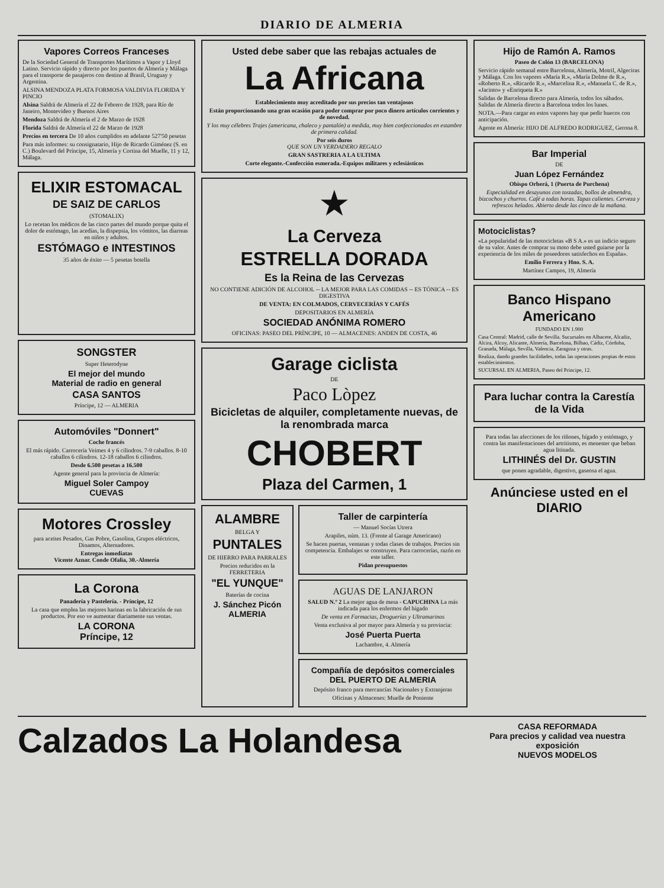DIARIO DE ALMERIA
Vapores Correos Franceses
De la Sociedad General de Transportes Marítimos a Vapor y Lloyd Latino. Servicio rápido y directo por los puertos de Almería y Málaga para el transporte de pasajeros con destino al Brasil, Uruguay y Argentina.
ALSINA MENDOZA PLATA FORMOSA VALDIVIA FLORIDA Y PINCIO
Alsina Saldrá de Almería el 22 de Febrero de 1928, para Río de Janeiro, Montevideo y Buenos Aires
Mendoza Saldrá de Almería el 2 de Marzo de 1928
Florida Saldrá de Almería el 22 de Marzo de 1928
Precios en tercera De 10 años cumplidos en adelante 527'50 pesetas
Para más informes: su consignatario, Hijo de Ricardo Giménez (S. en C.) Boulevard del Príncipe, 15, Almería y Cortina del Muelle, 11 y 12, Málaga.
ELIXIR ESTOMACAL
DE SAIZ DE CARLOS
(STOMALIX)
Lo recetan los médicos de las cinco partes del mundo porque quita el dolor de estómago, las acedías, la dispepsia, los vómitos, las diarreas en niños y adultos.
ESTÓMAGO e INTESTINOS
35 años de éxito — 5 pesetas botella
SONGSTER
Super Heterodyne
El mejor del mundo
Material de radio en general
CASA SANTOS
Príncipe, 12 — ALMERIA
Automóviles "Donnert"
Coche francés
El más rápido. Carrocería Veimes 4 y 6 cilindros. 7-9 caballos. 8-10 caballos 6 cilindros. 12-18 caballos 6 cilindros.
Desde 6.500 pesetas a 16.500
Agente general para la provincia de Almería:
Miguel Soler Campoy
CUEVAS
Motores Crossley
para aceites Pesados, Gas Pobre, Gasolina, Grupos eléctricos, Dinamos, Alternadores.
Entregas inmediatas
Vicente Aznar. Conde Ofalia, 30.-Almería
La Corona
Panadería y Pastelería. - Príncipe, 12
La casa que emplea las mejores harinas en la fabricación de sus productos. Por eso ve aumentar diariamente sus ventas.
LA CORONA
Príncipe, 12
Usted debe saber que las rebajas actuales de
La Africana
Establecimiento muy acreditado por sus precios tan ventajosos
Están proporcionando una gran ocasión para poder comprar por poco dinero artículos corrientes y de novedad.
Y los muy célebres Trajes (americana, chaleco y pantalón) a medida, muy bien confeccionados en estambre de primera calidad.
Por seis duros
QUE SON UN VERDADERO REGALO
GRAN SASTRERIA A LA ULTIMA
Corte elegante.-Confección esmerada.-Equipos militares y eclesiásticos
★
La Cerveza
ESTRELLA DORADA
Es la Reina de las Cervezas
NO CONTIENE ADICIÓN DE ALCOHOL -- LA MEJOR PARA LAS COMIDAS -- ES TÓNICA -- ES DIGESTIVA
DE VENTA: EN COLMADOS, CERVECERÍAS Y CAFÉS
DEPOSITARIOS EN ALMERÍA
SOCIEDAD ANÓNIMA ROMERO
OFICINAS: PASEO DEL PRÍNCIPE, 10 — ALMACENES: ANDEN DE COSTA, 46
Garage ciclista
DE
Paco Lòpez
Bicicletas de alquiler, completamente nuevas, de la renombrada marca
CHOBERT
Plaza del Carmen, 1
ALAMBRE
BELGA Y
PUNTALES
DE HIERRO PARA PARRALES
Precios reducidos en la FERRETERIA
"EL YUNQUE"
Baterías de cocina
J. Sánchez Picón
ALMERIA
Taller de carpintería
— Manuel Socías Utrera
Arapiles, núm. 13. (Frente al Garage Americano)
Se hacen puertas, ventanas y todas clases de trabajos. Precios sin competencia. Embalajes se construyen. Para carrocerías, razón en este taller.
Pidan presupuestos
AGUAS DE LANJARON
SALUD N.º 2 La mejor agua de mesa - CAPUCHINA La más indicada para los enfermos del hígado
De venta en Farmacias, Droguerías y Ultramarinos
Venta exclusiva al por mayor para Almería y su provincia:
José Puerta Puerta
Lachambre, 4. Almería
Compañía de depósitos comerciales
DEL PUERTO DE ALMERIA
Depósito franco para mercancías Nacionales y Extranjeras
Oficinas y Almacenes: Muelle de Poniente
Hijo de Ramón A. Ramos
Paseo de Colón 13 (BARCELONA)
Servicio rápido semanal entre Barcelona, Almería, Motril, Algeciras y Málaga. Con los vapores «María R.», «María Dolme de R.», «Roberto R.», «Ricardo R.», «Marcelina R.», «Manuela C. de R.», «Jacinto» y «Enriqueta R.»
Salidas de Barcelona directo para Almería, todos los sábados. Salidas de Almería directo a Barcelona todos los lunes.
NOTA.—Para cargar en estos vapores hay que pedir huecos con anticipación.
Agente en Almería: HIJO DE ALFREDO RODRIGUEZ, Gerona 8.
Bar Imperial
DE
Juan López Fernández
Obispo Orberá, 1 (Puerta de Purchena)
Especialidad en desayunos con tostadas, bollos de almendra, bizcochos y churros. Café a todas horas. Tapas calientes. Cerveza y refrescos helados. Abierto desde las cinco de la mañana.
Motociclistas?
«La popularidad de las motocicletas «B S A.» es un indicio seguro de su valor. Antes de comprar su moto debe usted guiarse por la experiencia de los miles de poseedores satisfechos en España».
Emilio Ferrera y Hno. S. A.
Martínez Campos, 19, Almería
Banco Hispano Americano
FUNDADO EN 1.900
Casa Central: Madrid, calle de Sevilla. Sucursales en Albacete, Alcañiz, Alcira, Alcoy, Alicante, Almería, Barcelona, Bilbao, Cádiz, Córdoba, Granada, Málaga, Sevilla, Valencia, Zaragoza y otras.
Realiza, dando grandes facilidades, todas las operaciones propias de estos establecimientos.
SUCURSAL EN ALMERIA, Paseo del Príncipe, 12.
Para luchar contra la Carestía de la Vida
Para todas las afecciones de los riñones, hígado y estómago, y contra las manifestaciones del artritismo, es menester que beban agua litinada.
LITHINÉS del Dr. GUSTIN
que ponen agradable, digestivo, gaseosa el agua.
Anúnciese usted en el DIARIO
Calzados La Holandesa
CASA REFORMADA
Para precios y calidad vea nuestra exposición
NUEVOS MODELOS